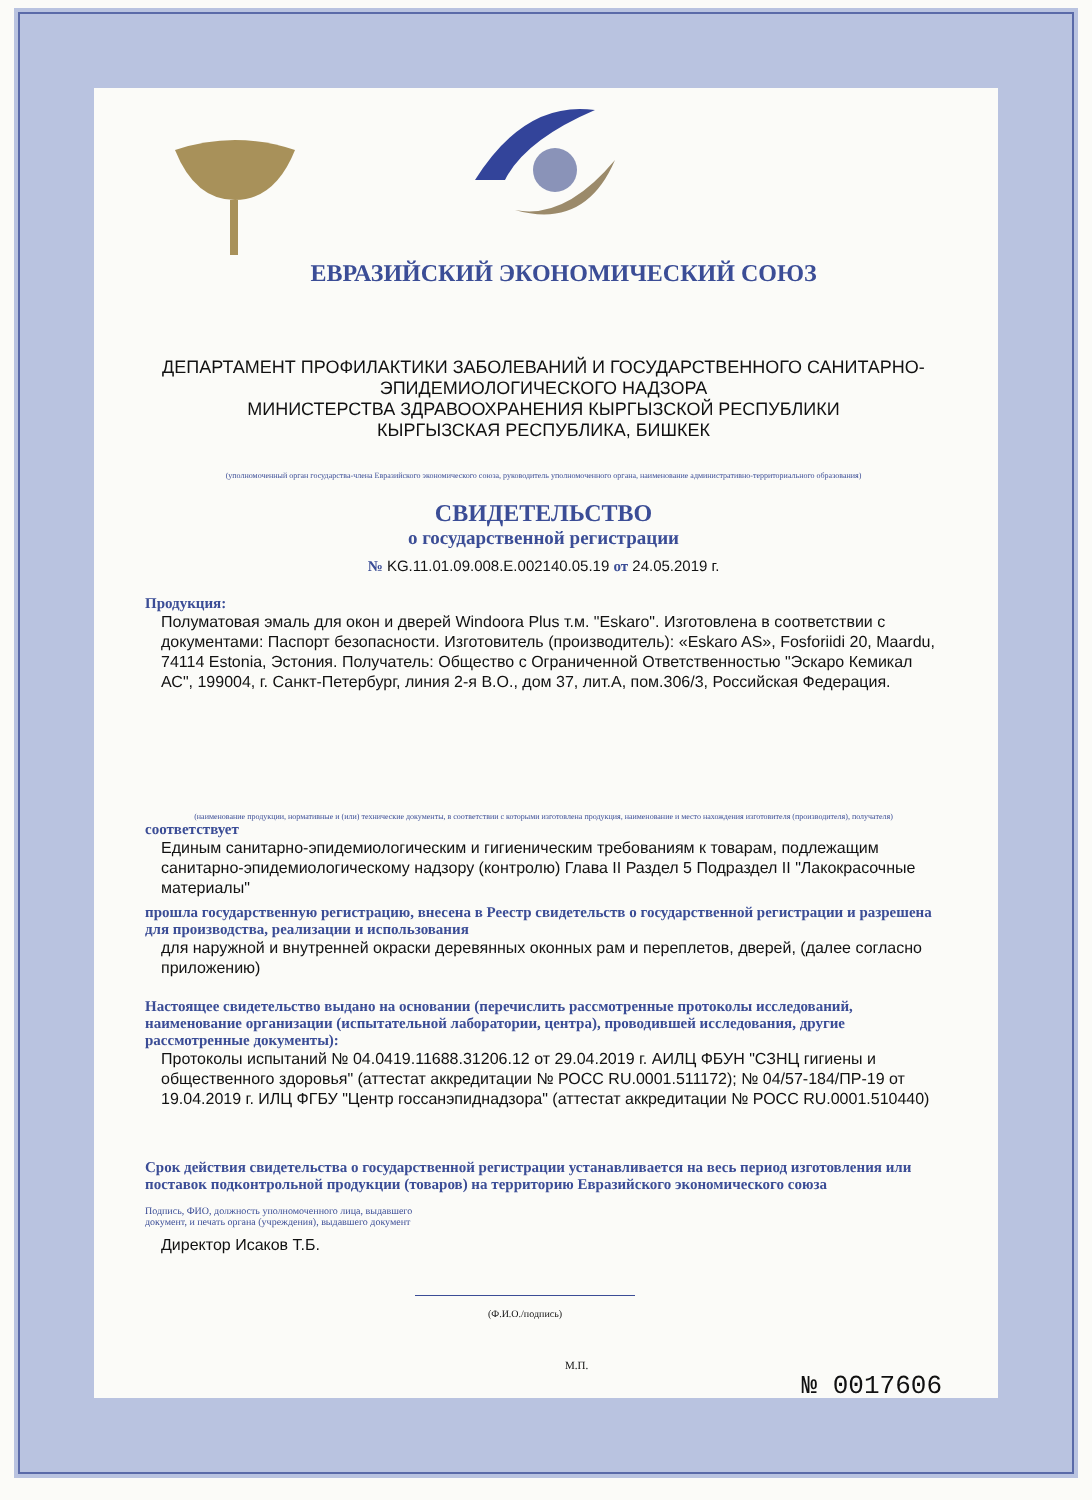ЕВРАЗИЙСКИЙ ЭКОНОМИЧЕСКИЙ СОЮЗ
ДЕПАРТАМЕНТ ПРОФИЛАКТИКИ ЗАБОЛЕВАНИЙ И ГОСУДАРСТВЕННОГО САНИТАРНО-
ЭПИДЕМИОЛОГИЧЕСКОГО НАДЗОРА
МИНИСТЕРСТВА ЗДРАВООХРАНЕНИЯ КЫРГЫЗСКОЙ РЕСПУБЛИКИ
КЫРГЫЗСКАЯ РЕСПУБЛИКА, БИШКЕК
(уполномоченный орган государства-члена Евразийского экономического союза, руководитель уполномоченного органа, наименование административно-территориального образования)
СВИДЕТЕЛЬСТВО
о государственной регистрации
№ KG.11.01.09.008.E.002140.05.19 от 24.05.2019 г.
Продукция:
Полуматовая эмаль для окон и дверей Windoora Plus т.м. "Eskaro". Изготовлена в соответствии с документами: Паспорт безопасности. Изготовитель (производитель): «Eskaro AS», Fosforiidi 20, Maardu, 74114 Estonia, Эстония. Получатель: Общество с Ограниченной Ответственностью "Эскаро Кемикал АС", 199004, г. Санкт-Петербург, линия 2-я В.О., дом 37, лит.А, пом.306/3, Российская Федерация.
(наименование продукции, нормативные и (или) технические документы, в соответствии с которыми изготовлена продукция, наименование и место нахождения изготовителя (производителя), получателя)
соответствует
Единым санитарно-эпидемиологическим и гигиеническим требованиям к товарам, подлежащим санитарно-эпидемиологическому надзору (контролю) Глава II Раздел 5 Подраздел II "Лакокрасочные материалы"
прошла государственную регистрацию, внесена в Реестр свидетельств о государственной регистрации и разрешена для производства, реализации и использования
для наружной и внутренней окраски деревянных оконных рам и переплетов, дверей, (далее согласно приложению)
Настоящее свидетельство выдано на основании (перечислить рассмотренные протоколы исследований, наименование организации (испытательной лаборатории, центра), проводившей исследования, другие рассмотренные документы):
Протоколы испытаний № 04.0419.11688.31206.12 от 29.04.2019 г. АИЛЦ ФБУН "СЗНЦ гигиены и общественного здоровья" (аттестат аккредитации № РОСС RU.0001.511172); № 04/57-184/ПР-19 от 19.04.2019 г. ИЛЦ ФГБУ "Центр госсанэпиднадзора" (аттестат аккредитации № РОСС RU.0001.510440)
Срок действия свидетельства о государственной регистрации устанавливается на весь период изготовления или поставок подконтрольной продукции (товаров) на территорию Евразийского экономического союза
Подпись, ФИО, должность уполномоченного лица, выдавшего документ, и печать органа (учреждения), выдавшего документ
Директор Исаков Т.Б.
(Ф.И.О./подпись)
М.П.
№ 0017606